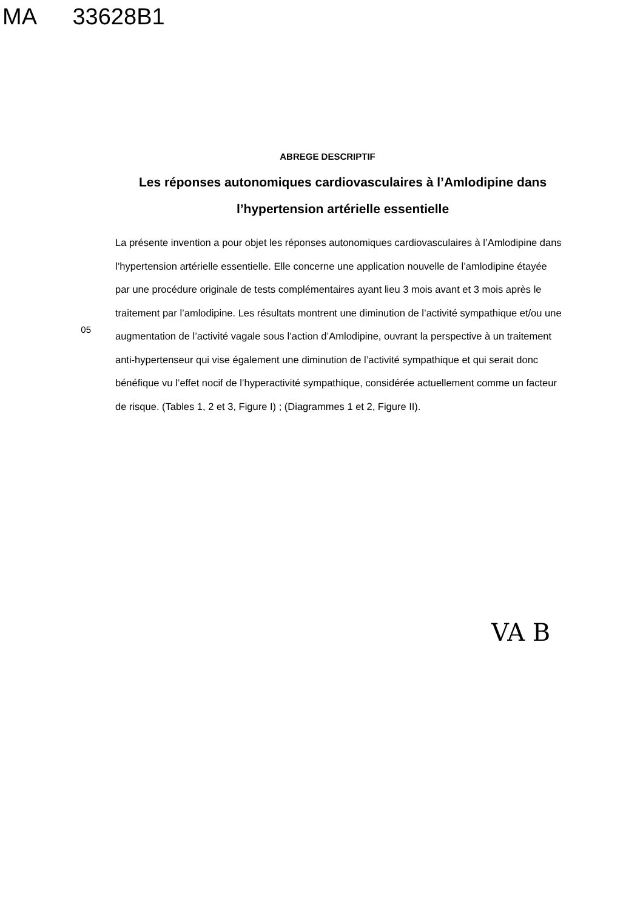MA 33628B1
ABREGE DESCRIPTIF
Les réponses autonomiques cardiovasculaires à l’Amlodipine dans l’hypertension artérielle essentielle
05
La présente invention a pour objet les réponses autonomiques cardiovasculaires à l’Amlodipine dans l’hypertension artérielle essentielle. Elle concerne une application nouvelle de l’amlodipine étayée par une procédure originale de tests complémentaires ayant lieu 3 mois avant et 3 mois après le traitement par l’amlodipine. Les résultats montrent une diminution de l’activité sympathique et/ou une augmentation de l’activité vagale sous l’action d’Amlodipine, ouvrant la perspective à un traitement anti-hypertenseur qui vise également une diminution de l’activité sympathique et qui serait donc bénéfique vu l’effet nocif de l’hyperactivité sympathique, considérée actuellement comme un facteur de risque. (Tables 1, 2 et 3, Figure I) ; (Diagrammes 1 et 2, Figure II).
VA B